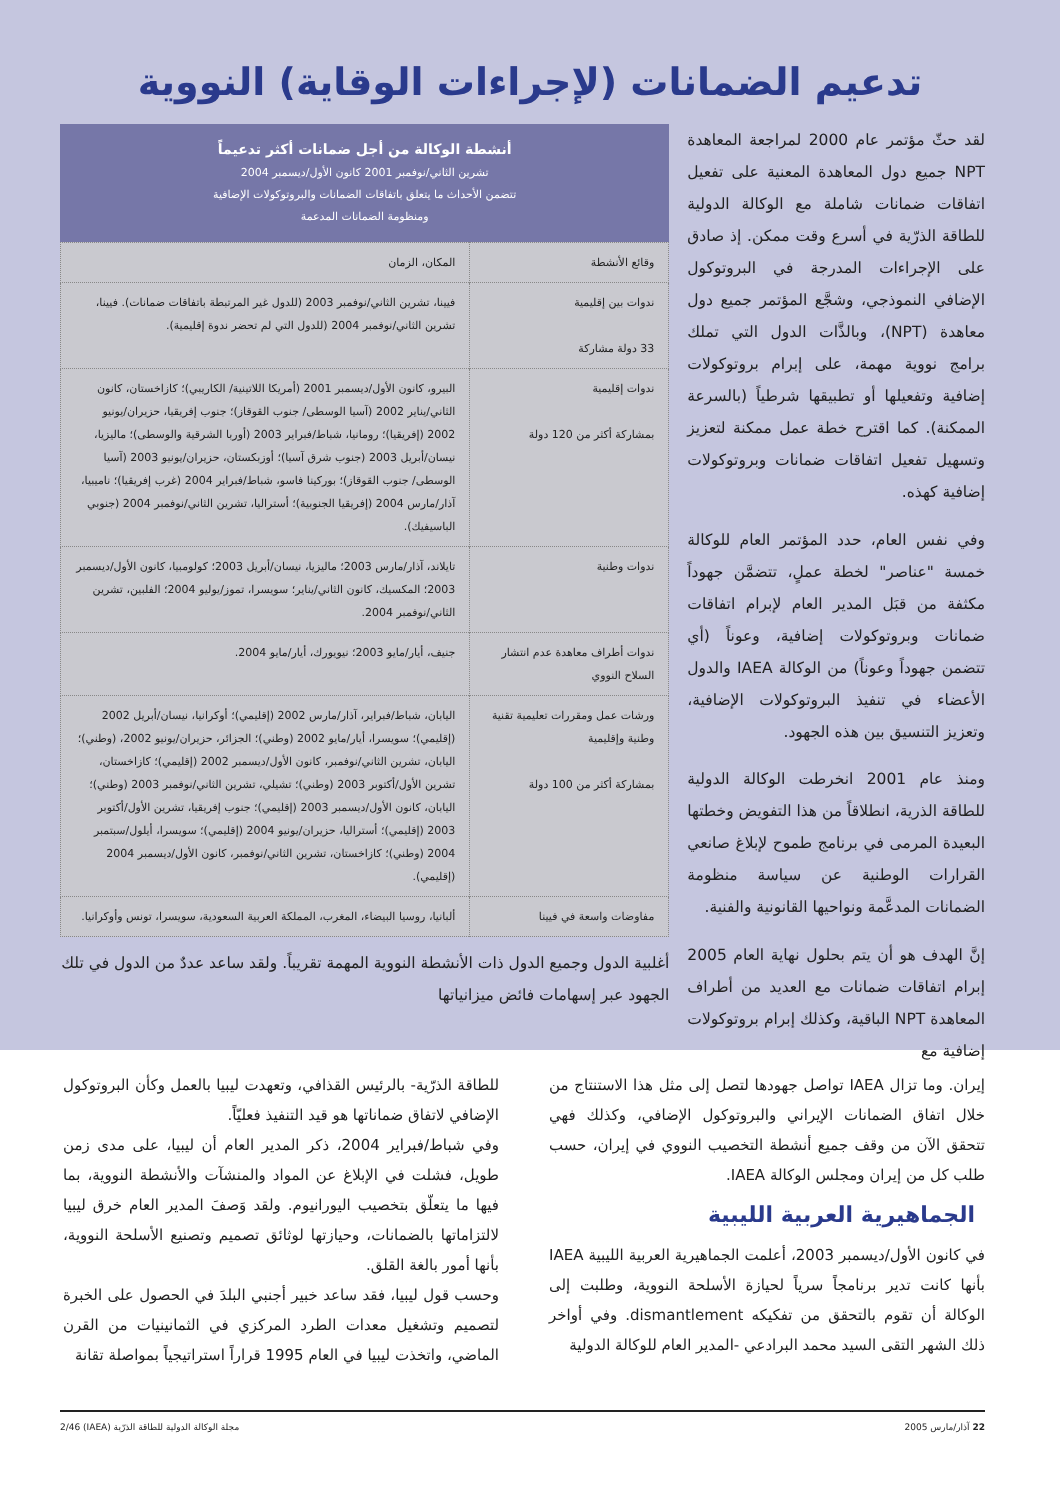تدعيم الضمانات (لإجراءات الوقاية) النووية
لقد حثّ مؤتمر عام 2000 لمراجعة المعاهدة NPT جميع دول المعاهدة المعنية على تفعيل اتفاقات ضمانات شاملة مع الوكالة الدولية للطاقة الذرّية في أسرع وقت ممكن. إذ صادق على الإجراءات المدرجة في البروتوكول الإضافي النموذجي، وشجَّع المؤتمر جميع دول معاهدة (NPT)، وبالذَّات الدول التي تملك برامج نووية مهمة، على إبرام بروتوكولات إضافية وتفعيلها أو تطبيقها شرطياً (بالسرعة الممكنة). كما اقترح خطة عمل ممكنة لتعزيز وتسهيل تفعيل اتفاقات ضمانات وبروتوكولات إضافية كهذه.
وفي نفس العام، حدد المؤتمر العام للوكالة خمسة "عناصر" لخطة عملٍ، تتضمَّن جهوداً مكثفة من قبَل المدير العام لإبرام اتفاقات ضمانات وبروتوكولات إضافية، وعوناً (أي تتضمن جهوداً وعوناً) من الوكالة IAEA والدول الأعضاء في تنفيذ البروتوكولات الإضافية، وتعزيز التنسيق بين هذه الجهود.
ومنذ عام 2001 انخرطت الوكالة الدولية للطاقة الذرية، انطلاقاً من هذا التفويض وخطتها البعيدة المرمى في برنامج طموح لإبلاغ صانعي القرارات الوطنية عن سياسة منظومة الضمانات المدعَّمة ونواحيها القانونية والفنية.
إنَّ الهدف هو أن يتم بحلول نهاية العام 2005 إبرام اتفاقات ضمانات مع العديد من أطراف المعاهدة NPT الباقية، وكذلك إبرام بروتوكولات إضافية مع
أنشطة الوكالة من أجل ضمانات أكثر تدعيماً
تشرين الثاني/نوفمبر 2001 كانون الأول/ديسمبر 2004
تتضمن الأحداث ما يتعلق باتفاقات الضمانات والبروتوكولات الإضافية
ومنظومة الضمانات المدعمة
| وقائع الأنشطة | المكان، الزمان |
| --- | --- |
| ندوات بين إقليمية 33 دولة مشاركة | فيينا، تشرين الثاني/نوفمبر 2003 (للدول غير المرتبطة باتفاقات ضمانات). فيينا، تشرين الثاني/نوفمبر 2004 (للدول التي لم تحضر ندوة إقليمية). |
| ندوات إقليمية بمشاركة أكثر من 120 دولة | البيرو، كانون الأول/ديسمبر 2001 (أمريكا اللاتينية/ الكاريبي)؛ كازاخستان، كانون الثاني/يناير 2002 (آسيا الوسطى/ جنوب القوقاز)؛ جنوب إفريقيا، حزيران/يونيو 2002 (إفريقيا)؛ رومانيا، شباط/فبراير 2003 (أوربا الشرقية والوسطى)؛ ماليزيا، نيسان/أبريل 2003 (جنوب شرق آسيا)؛ أوزبكستان، حزيران/يونيو 2003 (آسيا الوسطى/ جنوب القوقاز)؛ بوركينا فاسو، شباط/فبراير 2004 (غرب إفريقيا)؛ ناميبيا، آذار/مارس 2004 (إفريقيا الجنوبية)؛ أستراليا، تشرين الثاني/نوفمبر 2004 (جنوبي الباسيفيك). |
| ندوات وطنية | تايلاند، آذار/مارس 2003؛ ماليزيا، نيسان/أبريل 2003؛ كولومبيا، كانون الأول/ديسمبر 2003؛ المكسيك، كانون الثاني/يناير؛ سويسرا، تموز/يوليو 2004؛ الفلبين، تشرين الثاني/نوفمبر 2004. |
| ندوات أطراف معاهدة عدم انتشار السلاح النووي | جنيف، أيار/مايو 2003؛ نيويورك، أيار/مايو 2004. |
| ورشات عمل ومقررات تعليمية تقنية وطنية وإقليمية بمشاركة أكثر من 100 دولة | اليابان، شباط/فبراير، آذار/مارس 2002 (إقليمي)؛ أوكرانيا، نيسان/أبريل 2002 (إقليمي)؛ سويسرا، أيار/مايو 2002 (وطني)؛ الجزائر، حزيران/يونيو 2002، (وطني)؛ اليابان، تشرين الثاني/نوفمبر، كانون الأول/ديسمبر 2002 (إقليمي)؛ كازاخستان، تشرين الأول/أكتوبر 2003 (وطني)؛ تشيلي، تشرين الثاني/نوفمبر 2003 (وطني)؛ اليابان، كانون الأول/ديسمبر 2003 (إقليمي)؛ جنوب إفريقيا، تشرين الأول/أكتوبر 2003 (إقليمي)؛ أستراليا، حزيران/يونيو 2004 (إقليمي)؛ سويسرا، أيلول/سبتمبر 2004 (وطني)؛ كازاخستان، تشرين الثاني/نوفمبر، كانون الأول/ديسمبر 2004 (إقليمي). |
| مفاوضات واسعة في فيينا | ألبانيا، روسيا البيضاء، المغرب، المملكة العربية السعودية، سويسرا، تونس وأوكرانيا. |
أغلبية الدول وجميع الدول ذات الأنشطة النووية المهمة تقريباً. ولقد ساعد عددٌ من الدول في تلك الجهود عبر إسهامات فائض ميزانياتها
إيران. وما تزال IAEA تواصل جهودها لتصل إلى مثل هذا الاستنتاج من خلال اتفاق الضمانات الإيراني والبروتوكول الإضافي، وكذلك فهي تتحقق الآن من وقف جميع أنشطة التخصيب النووي في إيران، حسب طلب كل من إيران ومجلس الوكالة IAEA.
الجماهيرية العربية الليبية
في كانون الأول/ديسمبر 2003، أعلمت الجماهيرية العربية الليبية IAEA بأنها كانت تدير برنامجاً سرياً لحيازة الأسلحة النووية، وطلبت إلى الوكالة أن تقوم بالتحقق من تفكيكه dismantlement. وفي أواخر ذلك الشهر التقى السيد محمد البرادعي -المدير العام للوكالة الدولية
للطاقة الذرّية- بالرئيس القذافي، وتعهدت ليبيا بالعمل وكأن البروتوكول الإضافي لاتفاق ضماناتها هو قيد التنفيذ فعليّاً.
وفي شباط/فبراير 2004، ذكر المدير العام أن ليبيا، على مدى زمن طويل، فشلت في الإبلاغ عن المواد والمنشآت والأنشطة النووية، بما فيها ما يتعلّق بتخصيب اليورانيوم. ولقد وَصفَ المدير العام خرق ليبيا لالتزاماتها بالضمانات، وحيازتها لوثائق تصميم وتصنيع الأسلحة النووية، بأنها أمور بالغة القلق.
وحسب قول ليبيا، فقد ساعد خبير أجنبي البلدَ في الحصول على الخبرة لتصميم وتشغيل معدات الطرد المركزي في الثمانينيات من القرن الماضي، واتخذت ليبيا في العام 1995 قراراً استراتيجياً بمواصلة تقانة
22 آذار/مارس 2005 مجلة الوكالة الدولية للطاقة الذرّية (IAEA) 2/46